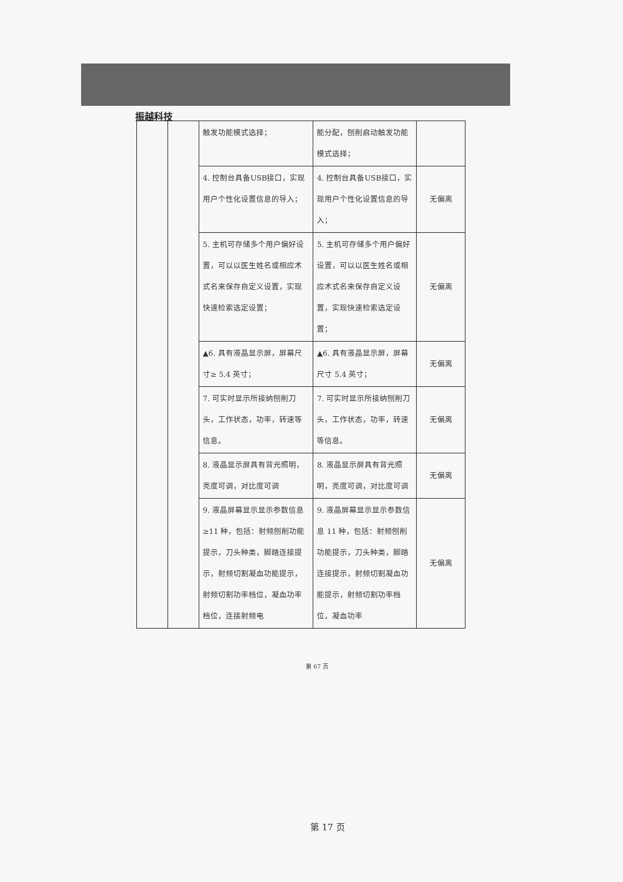振越科技
| | | 触发功能模式选择； | 能分配，刨削启动触发功能模式选择； | |
| | | 4. 控制台具备USB接口，实现用户个性化设置信息的导入； | 4. 控制台具备USB接口，实现用户个性化设置信息的导入； | 无偏离 |
| | | 5. 主机可存储多个用户偏好设置，可以以医生姓名或相应术式名来保存自定义设置，实现快速检索选定设置； | 5. 主机可存储多个用户偏好设置，可以以医生姓名或相应术式名来保存自定义设置，实现快速检索选定设置； | 无偏离 |
| | | ▲6. 具有液晶显示屏，屏幕尺寸≥ 5.4 英寸； | ▲6. 具有液晶显示屏，屏幕尺寸 5.4 英寸； | 无偏离 |
| | | 7. 可实时显示所接纳刨削刀头，工作状态，功率，转速等信息。 | 7. 可实时显示所接纳刨削刀头，工作状态，功率，转速等信息。 | 无偏离 |
| | | 8. 液晶显示屏具有背光照明，亮度可调，对比度可调 | 8. 液晶显示屏具有背光照明，亮度可调，对比度可调 | 无偏离 |
| | | 9. 液晶屏幕显示显示参数信息 ≥11 种，包括：射频刨削功能提示，刀头种类，脚踏连接提示，射频切割凝血功能提示，射频切割功率档位，凝血功率档位，连接射频电 | 9. 液晶屏幕显示显示参数信息 11 种，包括：射频刨削功能提示，刀头种类，脚踏连接提示，射频切割凝血功能提示，射频切割功率档位，凝血功率 | 无偏离 |
第 67 页
第 17 页